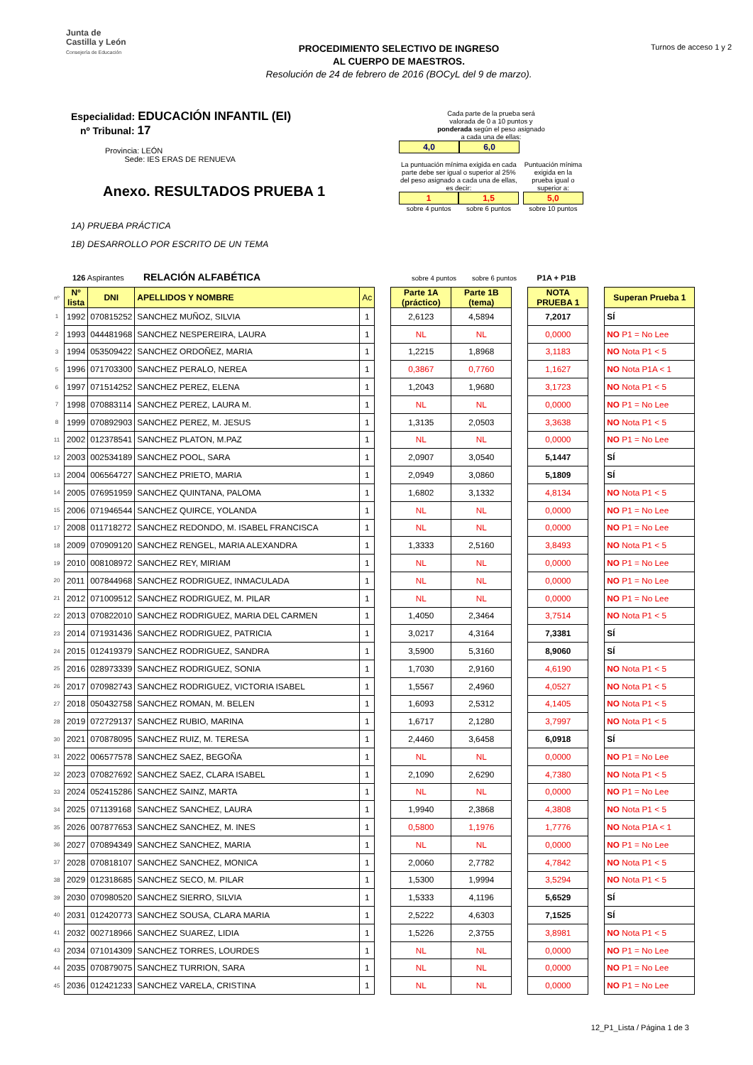Junta de
Castilla y León
Consejería de Educación
PROCEDIMIENTO SELECTIVO DE INGRESO
AL CUERPO DE MAESTROS.
Resolución de 24 de febrero de 2016 (BOCyL del 9 de marzo).
Turnos de acceso 1 y 2
Especialidad: EDUCACIÓN INFANTIL (EI)
nº Tribunal: 17
Provincia: LEÓN
Sede: IES ERAS DE RENUEVA
Anexo. RESULTADOS PRUEBA 1
1A) PRUEBA PRÁCTICA
1B) DESARROLLO POR ESCRITO DE UN TEMA
Cada parte de la prueba será
valorada de 0 a 10 puntos y
ponderada según el peso asignado
a cada una de ellas:
4,0 6,0
La puntuación mínima exigida en cada parte debe ser igual o superior al 25% del peso asignado a cada una de ellas, es decir:
1 1,5
sobre 4 puntos sobre 6 puntos
Puntuación mínima exigida en la prueba igual o superior a:
5,0
sobre 10 puntos
126 Aspirantes RELACIÓN ALFABÉTICA sobre 4 puntos sobre 6 puntos P1A + P1B
| nº | Nº lista | DNI | APELLIDOS Y NOMBRE | Ac | | Parte 1A (práctico) | Parte 1B (tema) | | NOTA PRUEBA 1 | | Superan Prueba 1 |
| 1 | 1992 | 070815252 | SANCHEZ MUÑOZ, SILVIA | 1 | | 2,6123 | 4,5894 | | 7,2017 | | SÍ |
| 2 | 1993 | 044481968 | SANCHEZ NESPEREIRA, LAURA | 1 | | NL | NL | | 0,0000 | | NO P1 = No Lee |
| 3 | 1994 | 053509422 | SANCHEZ ORDOÑEZ, MARIA | 1 | | 1,2215 | 1,8968 | | 3,1183 | | NO Nota P1 < 5 |
| 5 | 1996 | 071703300 | SANCHEZ PERALO, NEREA | 1 | | 0,3867 | 0,7760 | | 1,1627 | | NO Nota P1A < 1 |
| 6 | 1997 | 071514252 | SANCHEZ PEREZ, ELENA | 1 | | 1,2043 | 1,9680 | | 3,1723 | | NO Nota P1 < 5 |
| 7 | 1998 | 070883114 | SANCHEZ PEREZ, LAURA M. | 1 | | NL | NL | | 0,0000 | | NO P1 = No Lee |
| 8 | 1999 | 070892903 | SANCHEZ PEREZ, M. JESUS | 1 | | 1,3135 | 2,0503 | | 3,3638 | | NO Nota P1 < 5 |
| 11 | 2002 | 012378541 | SANCHEZ PLATON, M.PAZ | 1 | | NL | NL | | 0,0000 | | NO P1 = No Lee |
| 12 | 2003 | 002534189 | SANCHEZ POOL, SARA | 1 | | 2,0907 | 3,0540 | | 5,1447 | | SÍ |
| 13 | 2004 | 006564727 | SANCHEZ PRIETO, MARIA | 1 | | 2,0949 | 3,0860 | | 5,1809 | | SÍ |
| 14 | 2005 | 076951959 | SANCHEZ QUINTANA, PALOMA | 1 | | 1,6802 | 3,1332 | | 4,8134 | | NO Nota P1 < 5 |
| 15 | 2006 | 071946544 | SANCHEZ QUIRCE, YOLANDA | 1 | | NL | NL | | 0,0000 | | NO P1 = No Lee |
| 17 | 2008 | 011718272 | SANCHEZ REDONDO, M. ISABEL FRANCISCA | 1 | | NL | NL | | 0,0000 | | NO P1 = No Lee |
| 18 | 2009 | 070909120 | SANCHEZ RENGEL, MARIA ALEXANDRA | 1 | | 1,3333 | 2,5160 | | 3,8493 | | NO Nota P1 < 5 |
| 19 | 2010 | 008108972 | SANCHEZ REY, MIRIAM | 1 | | NL | NL | | 0,0000 | | NO P1 = No Lee |
| 20 | 2011 | 007844968 | SANCHEZ RODRIGUEZ, INMACULADA | 1 | | NL | NL | | 0,0000 | | NO P1 = No Lee |
| 21 | 2012 | 071009512 | SANCHEZ RODRIGUEZ, M. PILAR | 1 | | NL | NL | | 0,0000 | | NO P1 = No Lee |
| 22 | 2013 | 070822010 | SANCHEZ RODRIGUEZ, MARIA DEL CARMEN | 1 | | 1,4050 | 2,3464 | | 3,7514 | | NO Nota P1 < 5 |
| 23 | 2014 | 071931436 | SANCHEZ RODRIGUEZ, PATRICIA | 1 | | 3,0217 | 4,3164 | | 7,3381 | | SÍ |
| 24 | 2015 | 012419379 | SANCHEZ RODRIGUEZ, SANDRA | 1 | | 3,5900 | 5,3160 | | 8,9060 | | SÍ |
| 25 | 2016 | 028973339 | SANCHEZ RODRIGUEZ, SONIA | 1 | | 1,7030 | 2,9160 | | 4,6190 | | NO Nota P1 < 5 |
| 26 | 2017 | 070982743 | SANCHEZ RODRIGUEZ, VICTORIA ISABEL | 1 | | 1,5567 | 2,4960 | | 4,0527 | | NO Nota P1 < 5 |
| 27 | 2018 | 050432758 | SANCHEZ ROMAN, M. BELEN | 1 | | 1,6093 | 2,5312 | | 4,1405 | | NO Nota P1 < 5 |
| 28 | 2019 | 072729137 | SANCHEZ RUBIO, MARINA | 1 | | 1,6717 | 2,1280 | | 3,7997 | | NO Nota P1 < 5 |
| 30 | 2021 | 070878095 | SANCHEZ RUIZ, M. TERESA | 1 | | 2,4460 | 3,6458 | | 6,0918 | | SÍ |
| 31 | 2022 | 006577578 | SANCHEZ SAEZ, BEGOÑA | 1 | | NL | NL | | 0,0000 | | NO P1 = No Lee |
| 32 | 2023 | 070827692 | SANCHEZ SAEZ, CLARA ISABEL | 1 | | 2,1090 | 2,6290 | | 4,7380 | | NO Nota P1 < 5 |
| 33 | 2024 | 052415286 | SANCHEZ SAINZ, MARTA | 1 | | NL | NL | | 0,0000 | | NO P1 = No Lee |
| 34 | 2025 | 071139168 | SANCHEZ SANCHEZ, LAURA | 1 | | 1,9940 | 2,3868 | | 4,3808 | | NO Nota P1 < 5 |
| 35 | 2026 | 007877653 | SANCHEZ SANCHEZ, M. INES | 1 | | 0,5800 | 1,1976 | | 1,7776 | | NO Nota P1A < 1 |
| 36 | 2027 | 070894349 | SANCHEZ SANCHEZ, MARIA | 1 | | NL | NL | | 0,0000 | | NO P1 = No Lee |
| 37 | 2028 | 070818107 | SANCHEZ SANCHEZ, MONICA | 1 | | 2,0060 | 2,7782 | | 4,7842 | | NO Nota P1 < 5 |
| 38 | 2029 | 012318685 | SANCHEZ SECO, M. PILAR | 1 | | 1,5300 | 1,9994 | | 3,5294 | | NO Nota P1 < 5 |
| 39 | 2030 | 070980520 | SANCHEZ SIERRO, SILVIA | 1 | | 1,5333 | 4,1196 | | 5,6529 | | SÍ |
| 40 | 2031 | 012420773 | SANCHEZ SOUSA, CLARA MARIA | 1 | | 2,5222 | 4,6303 | | 7,1525 | | SÍ |
| 41 | 2032 | 002718966 | SANCHEZ SUAREZ, LIDIA | 1 | | 1,5226 | 2,3755 | | 3,8981 | | NO Nota P1 < 5 |
| 43 | 2034 | 071014309 | SANCHEZ TORRES, LOURDES | 1 | | NL | NL | | 0,0000 | | NO P1 = No Lee |
| 44 | 2035 | 070879075 | SANCHEZ TURRION, SARA | 1 | | NL | NL | | 0,0000 | | NO P1 = No Lee |
| 45 | 2036 | 012421233 | SANCHEZ VARELA, CRISTINA | 1 | | NL | NL | | 0,0000 | | NO P1 = No Lee |
12_P1_Lista / Página 1 de 3